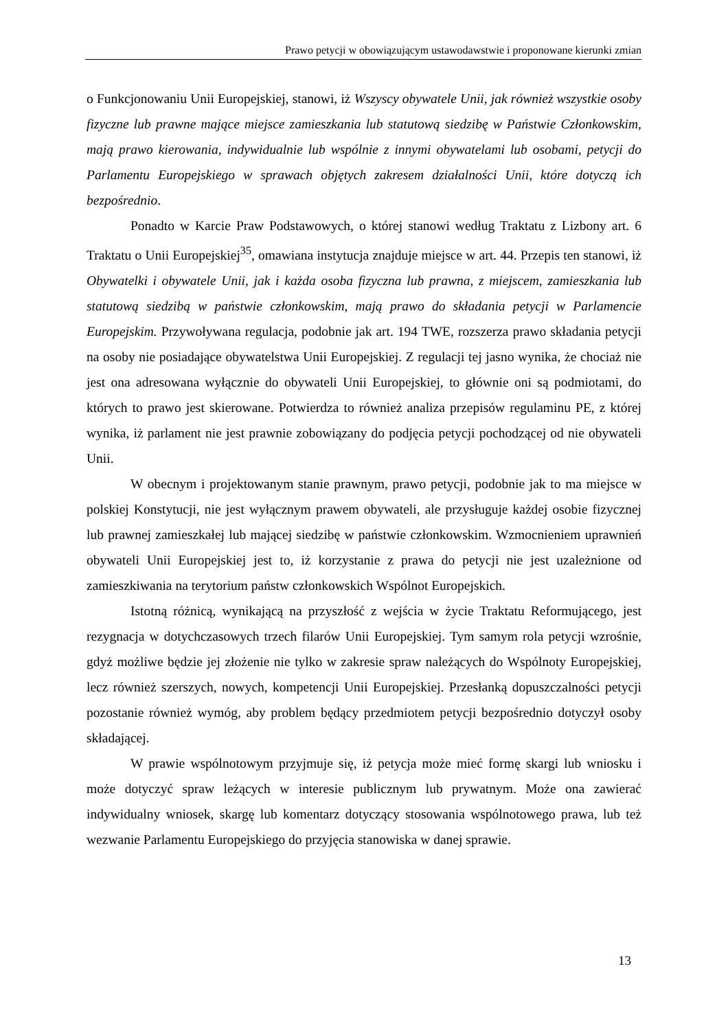Prawo petycji w obowiązującym ustawodawstwie i proponowane kierunki zmian
o Funkcjonowaniu Unii Europejskiej, stanowi, iż Wszyscy obywatele Unii, jak również wszystkie osoby fizyczne lub prawne mające miejsce zamieszkania lub statutową siedzibę w Państwie Członkowskim, mają prawo kierowania, indywidualnie lub wspólnie z innymi obywatelami lub osobami, petycji do Parlamentu Europejskiego w sprawach objętych zakresem działalności Unii, które dotyczą ich bezpośrednio.
Ponadto w Karcie Praw Podstawowych, o której stanowi według Traktatu z Lizbony art. 6 Traktatu o Unii Europejskiej<sup>35</sup>, omawiana instytucja znajduje miejsce w art. 44. Przepis ten stanowi, iż Obywatelki i obywatele Unii, jak i każda osoba fizyczna lub prawna, z miejscem, zamieszkania lub statutową siedzibą w państwie członkowskim, mają prawo do składania petycji w Parlamencie Europejskim. Przywoływana regulacja, podobnie jak art. 194 TWE, rozszerza prawo składania petycji na osoby nie posiadające obywatelstwa Unii Europejskiej. Z regulacji tej jasno wynika, że chociaż nie jest ona adresowana wyłącznie do obywateli Unii Europejskiej, to głównie oni są podmiotami, do których to prawo jest skierowane. Potwierdza to również analiza przepisów regulaminu PE, z której wynika, iż parlament nie jest prawnie zobowiązany do podjęcia petycji pochodzącej od nie obywateli Unii.
W obecnym i projektowanym stanie prawnym, prawo petycji, podobnie jak to ma miejsce w polskiej Konstytucji, nie jest wyłącznym prawem obywateli, ale przysługuje każdej osobie fizycznej lub prawnej zamieszkałej lub mającej siedzibę w państwie członkowskim. Wzmocnieniem uprawnień obywateli Unii Europejskiej jest to, iż korzystanie z prawa do petycji nie jest uzależnione od zamieszkiwania na terytorium państw członkowskich Wspólnot Europejskich.
Istotną różnicą, wynikającą na przyszłość z wejścia w życie Traktatu Reformującego, jest rezygnacja w dotychczasowych trzech filarów Unii Europejskiej. Tym samym rola petycji wzrośnie, gdyż możliwe będzie jej złożenie nie tylko w zakresie spraw należących do Wspólnoty Europejskiej, lecz również szerszych, nowych, kompetencji Unii Europejskiej. Przesłanką dopuszczalności petycji pozostanie również wymóg, aby problem będący przedmiotem petycji bezpośrednio dotyczył osoby składającej.
W prawie wspólnotowym przyjmuje się, iż petycja może mieć formę skargi lub wniosku i może dotyczyć spraw leżących w interesie publicznym lub prywatnym. Może ona zawierać indywidualny wniosek, skargę lub komentarz dotyczący stosowania wspólnotowego prawa, lub też wezwanie Parlamentu Europejskiego do przyjęcia stanowiska w danej sprawie.
13